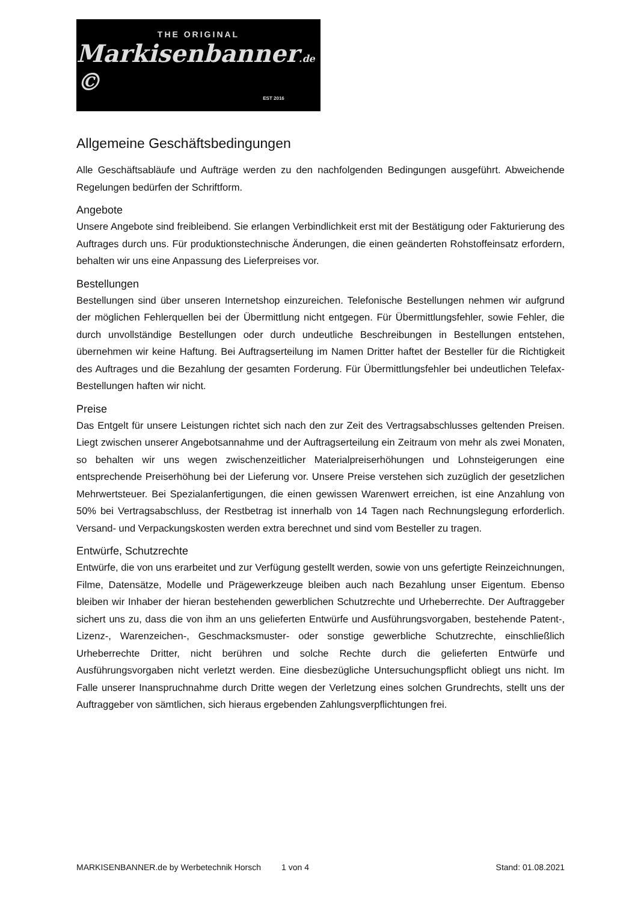THE ORIGINAL
Markisenbanner.de ©
EST 2016
Allgemeine Geschäftsbedingungen
Alle Geschäftsabläufe und Aufträge werden zu den nachfolgenden Bedingungen ausgeführt. Abweichende Regelungen bedürfen der Schriftform.
Angebote
Unsere Angebote sind freibleibend. Sie erlangen Verbindlichkeit erst mit der Bestätigung oder Fakturierung des Auftrages durch uns. Für produktionstechnische Änderungen, die einen geänderten Rohstoffeinsatz erfordern, behalten wir uns eine Anpassung des Lieferpreises vor.
Bestellungen
Bestellungen sind über unseren Internetshop einzureichen. Telefonische Bestellungen nehmen wir aufgrund der möglichen Fehlerquellen bei der Übermittlung nicht entgegen. Für Übermittlungsfehler, sowie Fehler, die durch unvollständige Bestellungen oder durch undeutliche Beschreibungen in Bestellungen entstehen, übernehmen wir keine Haftung. Bei Auftragserteilung im Namen Dritter haftet der Besteller für die Richtigkeit des Auftrages und die Bezahlung der gesamten Forderung. Für Übermittlungsfehler bei undeutlichen Telefax-Bestellungen haften wir nicht.
Preise
Das Entgelt für unsere Leistungen richtet sich nach den zur Zeit des Vertragsabschlusses geltenden Preisen. Liegt zwischen unserer Angebotsannahme und der Auftragserteilung ein Zeitraum von mehr als zwei Monaten, so behalten wir uns wegen zwischenzeitlicher Materialpreiserhöhungen und Lohnsteigerungen eine entsprechende Preiserhöhung bei der Lieferung vor. Unsere Preise verstehen sich zuzüglich der gesetzlichen Mehrwertsteuer. Bei Spezialanfertigungen, die einen gewissen Warenwert erreichen, ist eine Anzahlung von 50% bei Vertragsabschluss, der Restbetrag ist innerhalb von 14 Tagen nach Rechnungslegung erforderlich. Versand- und Verpackungskosten werden extra berechnet und sind vom Besteller zu tragen.
Entwürfe, Schutzrechte
Entwürfe, die von uns erarbeitet und zur Verfügung gestellt werden, sowie von uns gefertigte Reinzeichnungen, Filme, Datensätze, Modelle und Prägewerkzeuge bleiben auch nach Bezahlung unser Eigentum. Ebenso bleiben wir Inhaber der hieran bestehenden gewerblichen Schutzrechte und Urheberrechte. Der Auftraggeber sichert uns zu, dass die von ihm an uns gelieferten Entwürfe und Ausführungsvorgaben, bestehende Patent-, Lizenz-, Warenzeichen-, Geschmacksmuster- oder sonstige gewerbliche Schutzrechte, einschließlich Urheberrechte Dritter, nicht berühren und solche Rechte durch die gelieferten Entwürfe und Ausführungsvorgaben nicht verletzt werden. Eine diesbezügliche Untersuchungspflicht obliegt uns nicht. Im Falle unserer Inanspruchnahme durch Dritte wegen der Verletzung eines solchen Grundrechts, stellt uns der Auftraggeber von sämtlichen, sich hieraus ergebenden Zahlungsverpflichtungen frei.
MARKISENBANNER.de by Werbetechnik Horsch 1 von 4 Stand: 01.08.2021